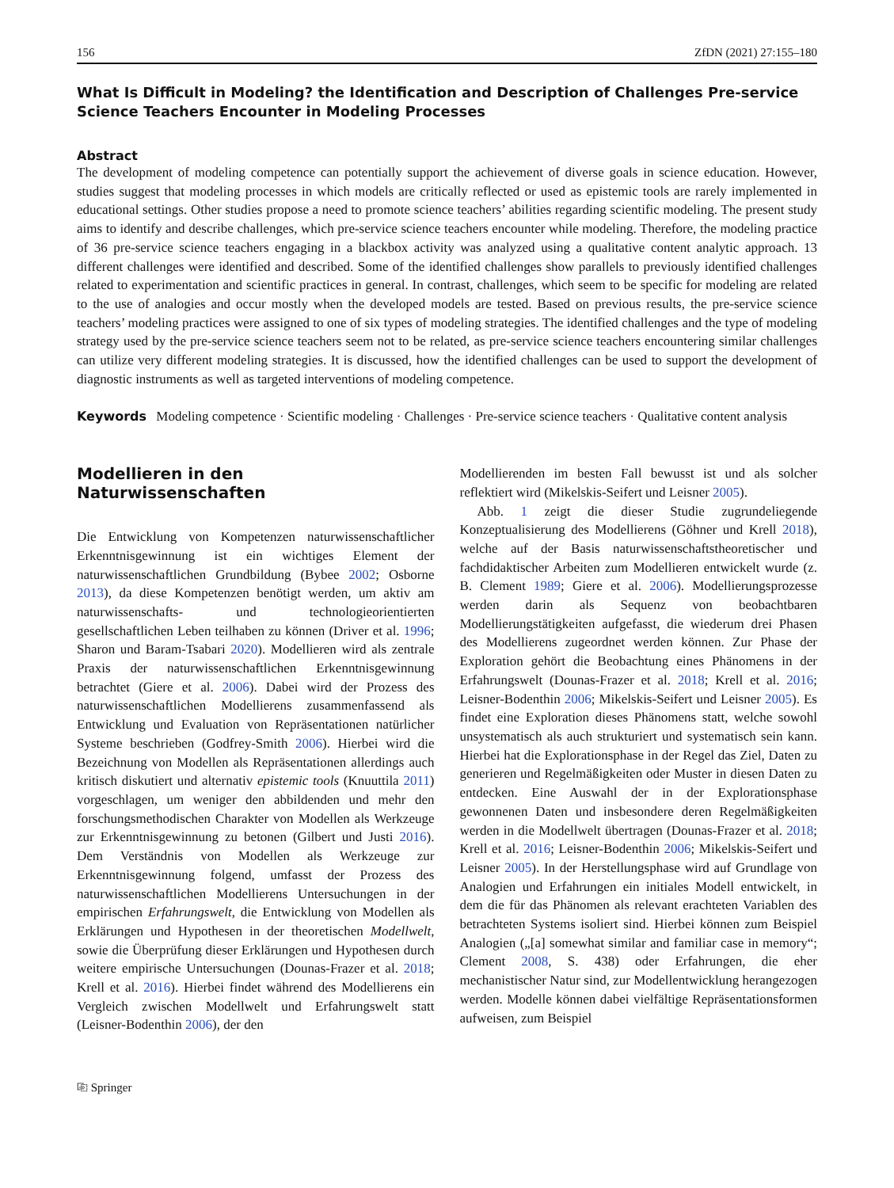156 ZfDN (2021) 27:155–180
What Is Difficult in Modeling? the Identification and Description of Challenges Pre-service Science Teachers Encounter in Modeling Processes
Abstract
The development of modeling competence can potentially support the achievement of diverse goals in science education. However, studies suggest that modeling processes in which models are critically reflected or used as epistemic tools are rarely implemented in educational settings. Other studies propose a need to promote science teachers’ abilities regarding scientific modeling. The present study aims to identify and describe challenges, which pre-service science teachers encounter while modeling. Therefore, the modeling practice of 36 pre-service science teachers engaging in a blackbox activity was analyzed using a qualitative content analytic approach. 13 different challenges were identified and described. Some of the identified challenges show parallels to previously identified challenges related to experimentation and scientific practices in general. In contrast, challenges, which seem to be specific for modeling are related to the use of analogies and occur mostly when the developed models are tested. Based on previous results, the pre-service science teachers’ modeling practices were assigned to one of six types of modeling strategies. The identified challenges and the type of modeling strategy used by the pre-service science teachers seem not to be related, as pre-service science teachers encountering similar challenges can utilize very different modeling strategies. It is discussed, how the identified challenges can be used to support the development of diagnostic instruments as well as targeted interventions of modeling competence.
Keywords Modeling competence · Scientific modeling · Challenges · Pre-service science teachers · Qualitative content analysis
Modellieren in den Naturwissenschaften
Die Entwicklung von Kompetenzen naturwissenschaftlicher Erkenntnisgewinnung ist ein wichtiges Element der naturwissenschaftlichen Grundbildung (Bybee 2002; Osborne 2013), da diese Kompetenzen benötigt werden, um aktiv am naturwissenschafts- und technologieorientierten gesellschaftlichen Leben teilhaben zu können (Driver et al. 1996; Sharon und Baram-Tsabari 2020). Modellieren wird als zentrale Praxis der naturwissenschaftlichen Erkenntnisgewinnung betrachtet (Giere et al. 2006). Dabei wird der Prozess des naturwissenschaftlichen Modellierens zusammenfassend als Entwicklung und Evaluation von Repräsentationen natürlicher Systeme beschrieben (Godfrey-Smith 2006). Hierbei wird die Bezeichnung von Modellen als Repräsentationen allerdings auch kritisch diskutiert und alternativ epistemic tools (Knuuttila 2011) vorgeschlagen, um weniger den abbildenden und mehr den forschungsmethodischen Charakter von Modellen als Werkzeuge zur Erkenntnisgewinnung zu betonen (Gilbert und Justi 2016). Dem Verständnis von Modellen als Werkzeuge zur Erkenntnisgewinnung folgend, umfasst der Prozess des naturwissenschaftlichen Modellierens Untersuchungen in der empirischen Erfahrungswelt, die Entwicklung von Modellen als Erklärungen und Hypothesen in der theoretischen Modellwelt, sowie die Überprüfung dieser Erklärungen und Hypothesen durch weitere empirische Untersuchungen (Dounas-Frazer et al. 2018; Krell et al. 2016). Hierbei findet während des Modellierens ein Vergleich zwischen Modellwelt und Erfahrungswelt statt (Leisner-Bodenthin 2006), der den
Modellierenden im besten Fall bewusst ist und als solcher reflektiert wird (Mikelskis-Seifert und Leisner 2005).
Abb. 1 zeigt die dieser Studie zugrundeliegende Konzeptualisierung des Modellierens (Göhner und Krell 2018), welche auf der Basis naturwissenschaftstheoretischer und fachdidaktischer Arbeiten zum Modellieren entwickelt wurde (z. B. Clement 1989; Giere et al. 2006). Modellierungsprozesse werden darin als Sequenz von beobachtbaren Modellierungstätigkeiten aufgefasst, die wiederum drei Phasen des Modellierens zugeordnet werden können. Zur Phase der Exploration gehört die Beobachtung eines Phänomens in der Erfahrungswelt (Dounas-Frazer et al. 2018; Krell et al. 2016; Leisner-Bodenthin 2006; Mikelskis-Seifert und Leisner 2005). Es findet eine Exploration dieses Phänomens statt, welche sowohl unsystematisch als auch strukturiert und systematisch sein kann. Hierbei hat die Explorationsphase in der Regel das Ziel, Daten zu generieren und Regelmäßigkeiten oder Muster in diesen Daten zu entdecken. Eine Auswahl der in der Explorationsphase gewonnenen Daten und insbesondere deren Regelmäßigkeiten werden in die Modellwelt übertragen (Dounas-Frazer et al. 2018; Krell et al. 2016; Leisner-Bodenthin 2006; Mikelskis-Seifert und Leisner 2005). In der Herstellungsphase wird auf Grundlage von Analogien und Erfahrungen ein initiales Modell entwickelt, in dem die für das Phänomen als relevant erachteten Variablen des betrachteten Systems isoliert sind. Hierbei können zum Beispiel Analogien („[a] somewhat similar and familiar case in memory“; Clement 2008, S. 438) oder Erfahrungen, die eher mechanistischer Natur sind, zur Modellentwicklung herangezogen werden. Modelle können dabei vielfältige Repräsentationsformen aufweisen, zum Beispiel
⎘ Springer